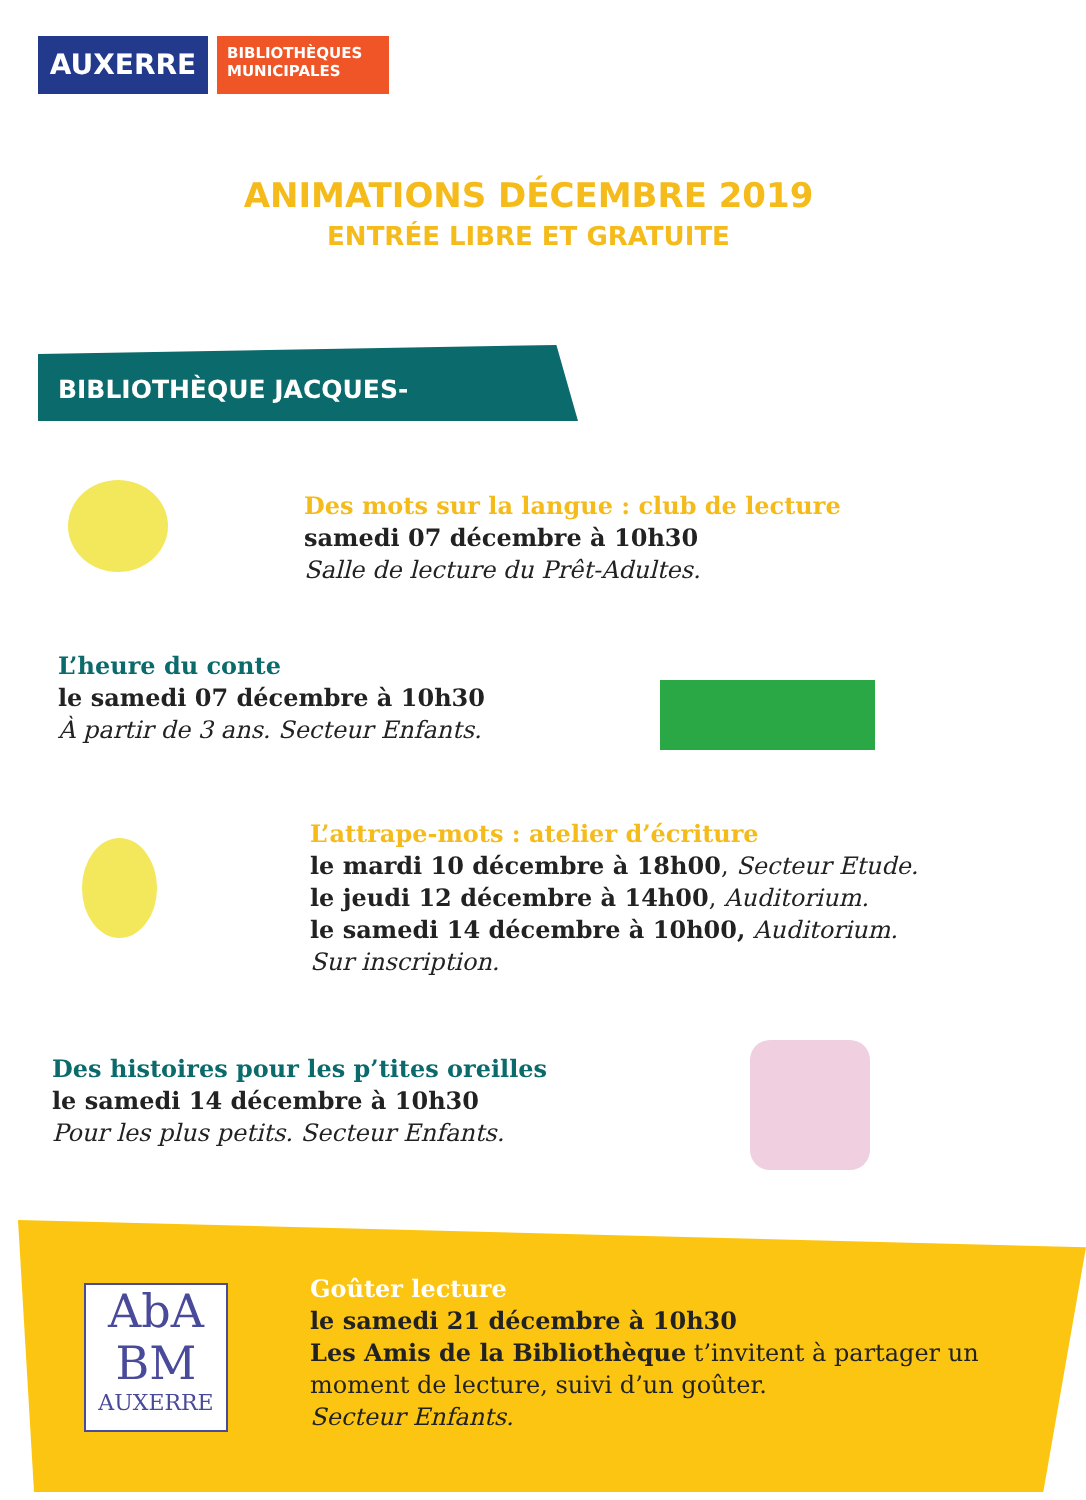AUXERRE
BIBLIOTHÈQUES
MUNICIPALES
ANIMATIONS DÉCEMBRE 2019
ENTRÉE LIBRE ET GRATUITE
BIBLIOTHÈQUE JACQUES-LACARRIÈRE
Des mots sur la langue : club de lecture
samedi 07 décembre à 10h30
Salle de lecture du Prêt-Adultes.
L’heure du conte
le samedi 07 décembre à 10h30
À partir de 3 ans. Secteur Enfants.
L’attrape-mots : atelier d’écriture
le mardi 10 décembre à 18h00, Secteur Etude.
le jeudi 12 décembre à 14h00, Auditorium.
le samedi 14 décembre à 10h00, Auditorium.
Sur inscription.
Des histoires pour les p’tites oreilles
le samedi 14 décembre à 10h30
Pour les plus petits. Secteur Enfants.
AbA
BM
AUXERRE
Goûter lecture
le samedi 21 décembre à 10h30
Les Amis de la Bibliothèque t’invitent à partager un
moment de lecture, suivi d’un goûter.
Secteur Enfants.